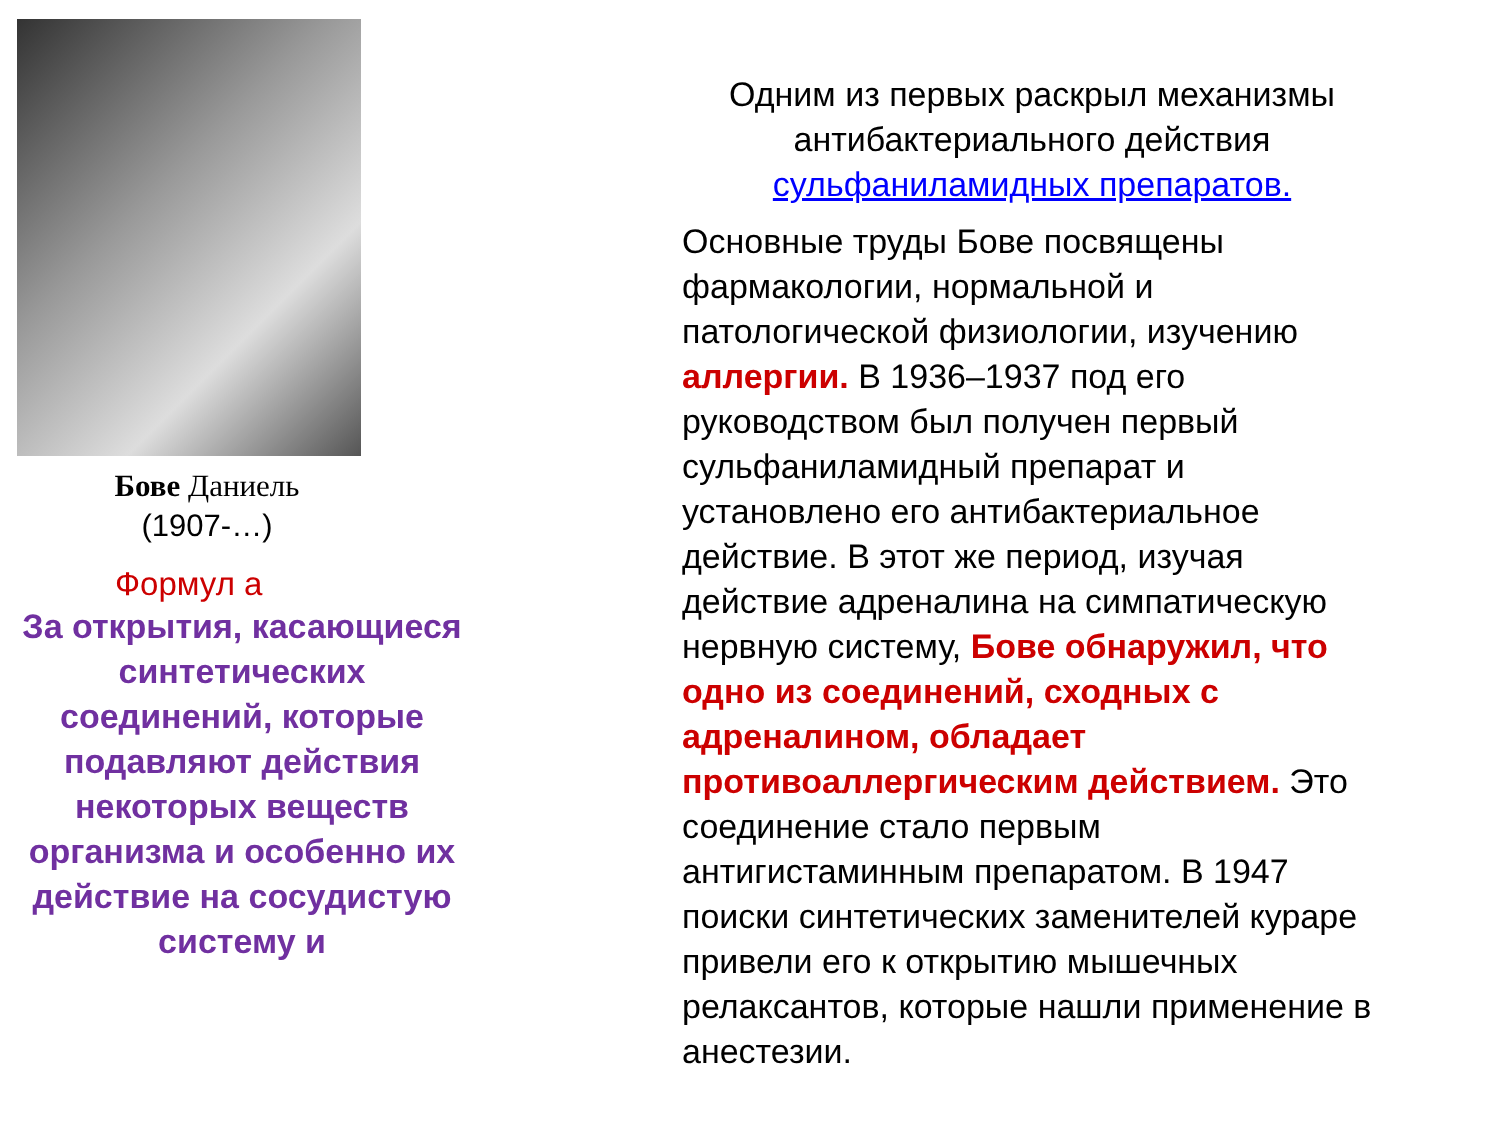Бове Даниель
(1907-…)
Формул а
За открытия, касающиеся синтетических соединений, которые подавляют действия некоторых веществ организма и особенно их действие на сосудистую систему и
Одним из первых раскрыл механизмы антибактериального действия сульфаниламидных препаратов.
Основные труды Бове посвящены фармакологии, нормальной и патологической физиологии, изучению аллергии. В 1936–1937 под его руководством был получен первый сульфаниламидный препарат и установлено его антибактериальное действие. В этот же период, изучая действие адреналина на симпатическую нервную систему, Бове обнаружил, что одно из соединений, сходных с адреналином, обладает противоаллергическим действием. Это соединение стало первым антигистаминным препаратом. В 1947 поиски синтетических заменителей кураре привели его к открытию мышечных релаксантов, которые нашли применение в анестезии.